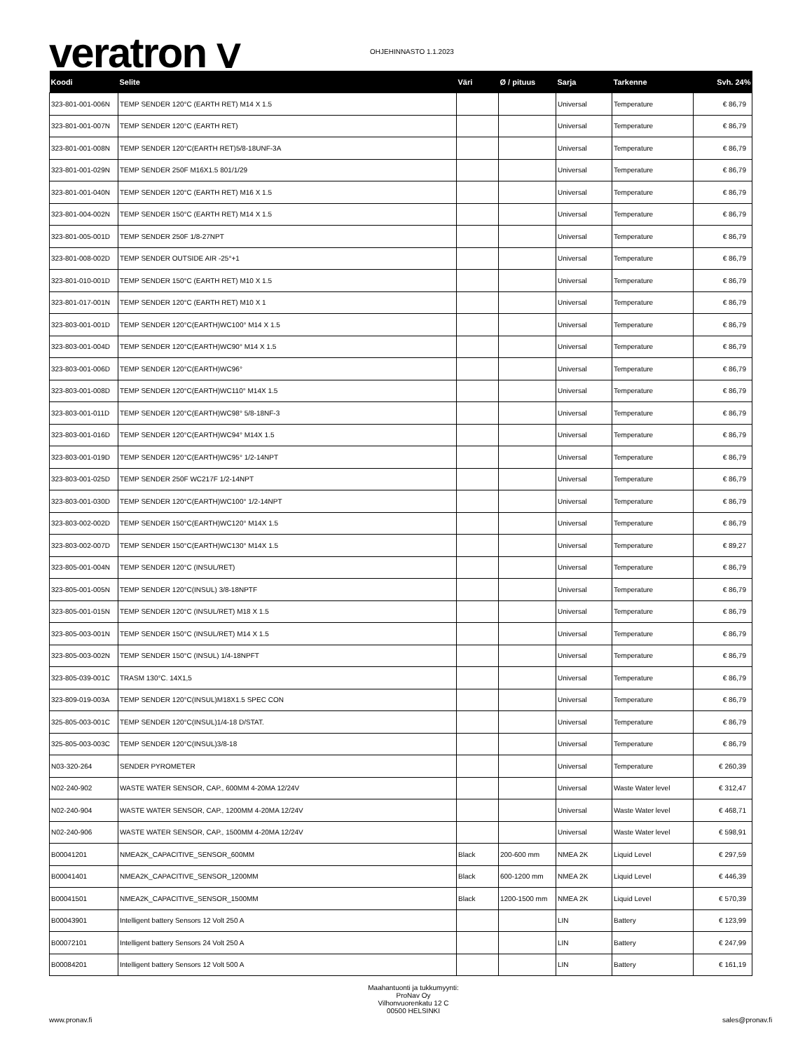veratron ⅴ OHJEHINNASTO 1.1.2023
| Koodi | Selite | Väri | Ø / pituus | Sarja | Tarkenne | Svh. 24% |
| --- | --- | --- | --- | --- | --- | --- |
| 323-801-001-006N | TEMP SENDER 120°C (EARTH RET) M14 X 1.5 | | | Universal | Temperature | € 86,79 |
| 323-801-001-007N | TEMP SENDER 120°C (EARTH RET) | | | Universal | Temperature | € 86,79 |
| 323-801-001-008N | TEMP SENDER 120°C(EARTH RET)5/8-18UNF-3A | | | Universal | Temperature | € 86,79 |
| 323-801-001-029N | TEMP SENDER 250F M16X1.5 801/1/29 | | | Universal | Temperature | € 86,79 |
| 323-801-001-040N | TEMP SENDER 120°C (EARTH RET) M16 X 1.5 | | | Universal | Temperature | € 86,79 |
| 323-801-004-002N | TEMP SENDER 150°C (EARTH RET) M14 X 1.5 | | | Universal | Temperature | € 86,79 |
| 323-801-005-001D | TEMP SENDER 250F 1/8-27NPT | | | Universal | Temperature | € 86,79 |
| 323-801-008-002D | TEMP SENDER OUTSIDE AIR -25°+1 | | | Universal | Temperature | € 86,79 |
| 323-801-010-001D | TEMP SENDER 150°C (EARTH RET) M10 X 1.5 | | | Universal | Temperature | € 86,79 |
| 323-801-017-001N | TEMP SENDER 120°C (EARTH RET) M10 X 1 | | | Universal | Temperature | € 86,79 |
| 323-803-001-001D | TEMP SENDER 120°C(EARTH)WC100° M14 X 1.5 | | | Universal | Temperature | € 86,79 |
| 323-803-001-004D | TEMP SENDER 120°C(EARTH)WC90° M14 X 1.5 | | | Universal | Temperature | € 86,79 |
| 323-803-001-006D | TEMP SENDER 120°C(EARTH)WC96° | | | Universal | Temperature | € 86,79 |
| 323-803-001-008D | TEMP SENDER 120°C(EARTH)WC110° M14X 1.5 | | | Universal | Temperature | € 86,79 |
| 323-803-001-011D | TEMP SENDER 120°C(EARTH)WC98° 5/8-18NF-3 | | | Universal | Temperature | € 86,79 |
| 323-803-001-016D | TEMP SENDER 120°C(EARTH)WC94° M14X 1.5 | | | Universal | Temperature | € 86,79 |
| 323-803-001-019D | TEMP SENDER 120°C(EARTH)WC95° 1/2-14NPT | | | Universal | Temperature | € 86,79 |
| 323-803-001-025D | TEMP SENDER 250F WC217F 1/2-14NPT | | | Universal | Temperature | € 86,79 |
| 323-803-001-030D | TEMP SENDER 120°C(EARTH)WC100° 1/2-14NPT | | | Universal | Temperature | € 86,79 |
| 323-803-002-002D | TEMP SENDER 150°C(EARTH)WC120° M14X 1.5 | | | Universal | Temperature | € 86,79 |
| 323-803-002-007D | TEMP SENDER 150°C(EARTH)WC130° M14X 1.5 | | | Universal | Temperature | € 89,27 |
| 323-805-001-004N | TEMP SENDER 120°C (INSUL/RET) | | | Universal | Temperature | € 86,79 |
| 323-805-001-005N | TEMP SENDER 120°C(INSUL) 3/8-18NPTF | | | Universal | Temperature | € 86,79 |
| 323-805-001-015N | TEMP SENDER 120°C (INSUL/RET) M18 X 1.5 | | | Universal | Temperature | € 86,79 |
| 323-805-003-001N | TEMP SENDER 150°C (INSUL/RET) M14 X 1.5 | | | Universal | Temperature | € 86,79 |
| 323-805-003-002N | TEMP SENDER 150°C (INSUL) 1/4-18NPFT | | | Universal | Temperature | € 86,79 |
| 323-805-039-001C | TRASM 130°C. 14X1,5 | | | Universal | Temperature | € 86,79 |
| 323-809-019-003A | TEMP SENDER 120°C(INSUL)M18X1.5 SPEC CON | | | Universal | Temperature | € 86,79 |
| 325-805-003-001C | TEMP SENDER 120°C(INSUL)1/4-18 D/STAT. | | | Universal | Temperature | € 86,79 |
| 325-805-003-003C | TEMP SENDER 120°C(INSUL)3/8-18 | | | Universal | Temperature | € 86,79 |
| N03-320-264 | SENDER PYROMETER | | | Universal | Temperature | € 260,39 |
| N02-240-902 | WASTE WATER SENSOR, CAP., 600MM 4-20MA 12/24V | | | Universal | Waste Water level | € 312,47 |
| N02-240-904 | WASTE WATER SENSOR, CAP., 1200MM 4-20MA 12/24V | | | Universal | Waste Water level | € 468,71 |
| N02-240-906 | WASTE WATER SENSOR, CAP., 1500MM 4-20MA 12/24V | | | Universal | Waste Water level | € 598,91 |
| B00041201 | NMEA2K_CAPACITIVE_SENSOR_600MM | Black | 200-600 mm | NMEA 2K | Liquid Level | € 297,59 |
| B00041401 | NMEA2K_CAPACITIVE_SENSOR_1200MM | Black | 600-1200 mm | NMEA 2K | Liquid Level | € 446,39 |
| B00041501 | NMEA2K_CAPACITIVE_SENSOR_1500MM | Black | 1200-1500 mm | NMEA 2K | Liquid Level | € 570,39 |
| B00043901 | Intelligent battery Sensors 12 Volt 250 A | | | LIN | Battery | € 123,99 |
| B00072101 | Intelligent battery Sensors 24 Volt 250 A | | | LIN | Battery | € 247,99 |
| B00084201 | Intelligent battery Sensors 12 Volt 500 A | | | LIN | Battery | € 161,19 |
www.pronav.fi
Maahantuonti ja tukkumyynti:
ProNav Oy
Vilhonvuorenkatu 12 C
00500 HELSINKI
sales@pronav.fi